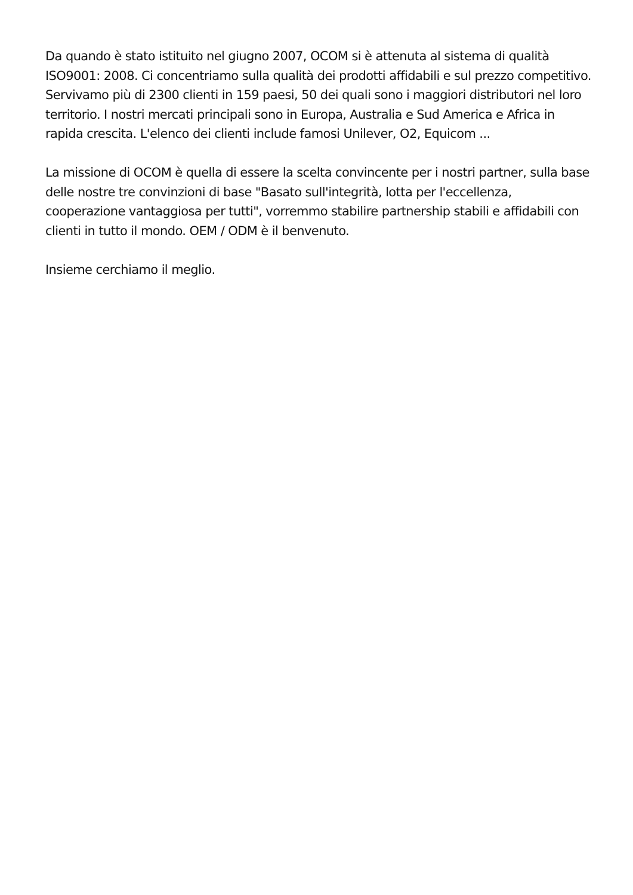Da quando è stato istituito nel giugno 2007, OCOM si è attenuta al sistema di qualità ISO9001: 2008. Ci concentriamo sulla qualità dei prodotti affidabili e sul prezzo competitivo. Servivamo più di 2300 clienti in 159 paesi, 50 dei quali sono i maggiori distributori nel loro territorio. I nostri mercati principali sono in Europa, Australia e Sud America e Africa in rapida crescita. L'elenco dei clienti include famosi Unilever, O2, Equicom ...
La missione di OCOM è quella di essere la scelta convincente per i nostri partner, sulla base delle nostre tre convinzioni di base "Basato sull'integrità, lotta per l'eccellenza, cooperazione vantaggiosa per tutti", vorremmo stabilire partnership stabili e affidabili con clienti in tutto il mondo. OEM / ODM è il benvenuto.
Insieme cerchiamo il meglio.